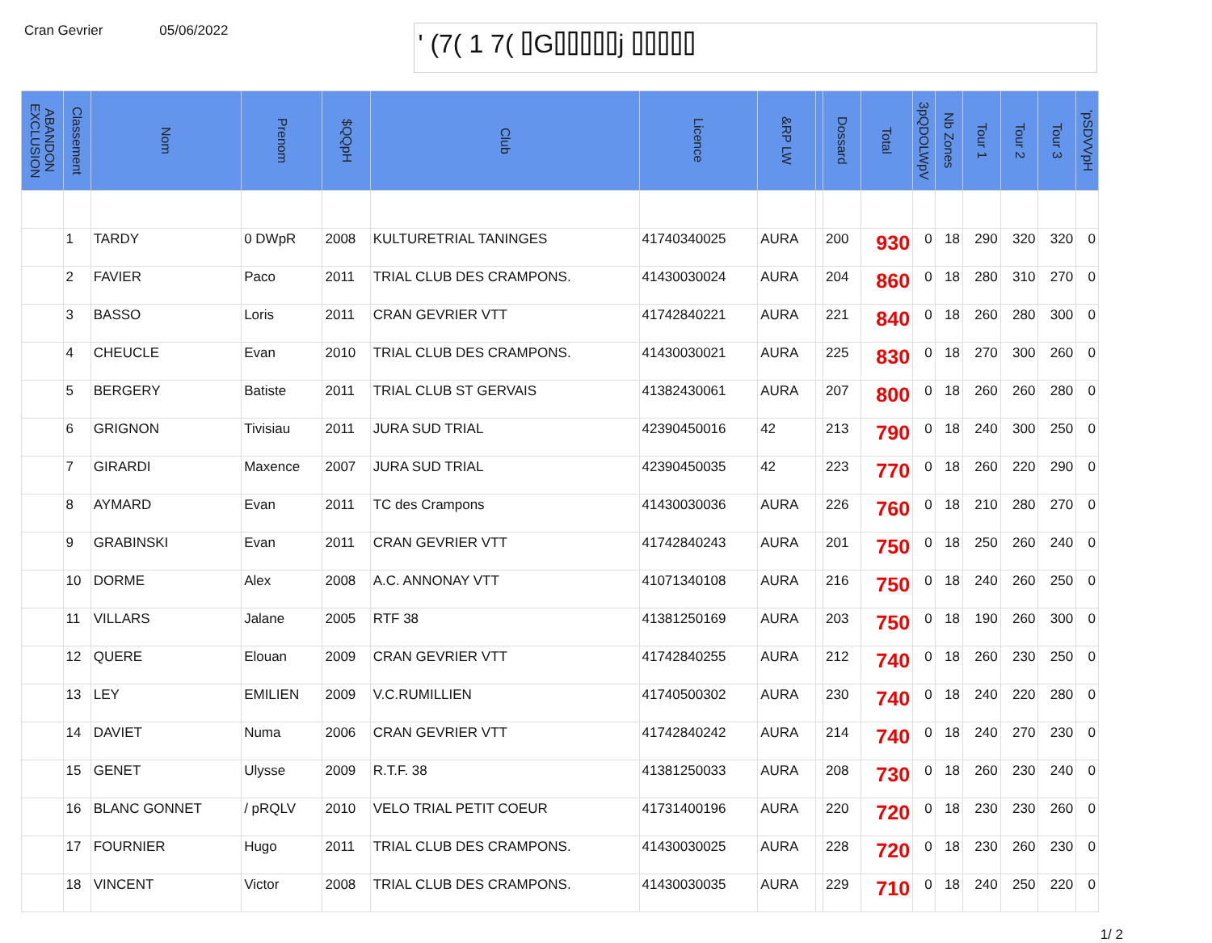Cran Gevrier 05/06/2022
' (7( 1 7( ⌷G⌷⌷⌷⌷⌷j ⌷⌷⌷⌷⌷
| ABANDON EXCLUSION | Classement | Nom | Prenom | $QQpH | Club | Licence | &RP LW | | Dossard | Total | 3pQDOLWpV | Nb Zones | Tour 1 | Tour 2 | Tour 3 | 'pSDVVpH |
| --- | --- | --- | --- | --- | --- | --- | --- | --- | --- | --- | --- | --- | --- | --- | --- | --- |
| | 1 | TARDY | 0 DWpR | 2008 | KULTURETRIAL TANINGES | 41740340025 | AURA | | 200 | 930 | 0 | 18 | 290 | 320 | 320 | 0 |
| | 2 | FAVIER | Paco | 2011 | TRIAL CLUB DES CRAMPONS. | 41430030024 | AURA | | 204 | 860 | 0 | 18 | 280 | 310 | 270 | 0 |
| | 3 | BASSO | Loris | 2011 | CRAN GEVRIER VTT | 41742840221 | AURA | | 221 | 840 | 0 | 18 | 260 | 280 | 300 | 0 |
| | 4 | CHEUCLE | Evan | 2010 | TRIAL CLUB DES CRAMPONS. | 41430030021 | AURA | | 225 | 830 | 0 | 18 | 270 | 300 | 260 | 0 |
| | 5 | BERGERY | Batiste | 2011 | TRIAL CLUB ST GERVAIS | 41382430061 | AURA | | 207 | 800 | 0 | 18 | 260 | 260 | 280 | 0 |
| | 6 | GRIGNON | Tivisiau | 2011 | JURA SUD TRIAL | 42390450016 | 42 | | 213 | 790 | 0 | 18 | 240 | 300 | 250 | 0 |
| | 7 | GIRARDI | Maxence | 2007 | JURA SUD TRIAL | 42390450035 | 42 | | 223 | 770 | 0 | 18 | 260 | 220 | 290 | 0 |
| | 8 | AYMARD | Evan | 2011 | TC des Crampons | 41430030036 | AURA | | 226 | 760 | 0 | 18 | 210 | 280 | 270 | 0 |
| | 9 | GRABINSKI | Evan | 2011 | CRAN GEVRIER VTT | 41742840243 | AURA | | 201 | 750 | 0 | 18 | 250 | 260 | 240 | 0 |
| | 10 | DORME | Alex | 2008 | A.C. ANNONAY VTT | 41071340108 | AURA | | 216 | 750 | 0 | 18 | 240 | 260 | 250 | 0 |
| | 11 | VILLARS | Jalane | 2005 | RTF 38 | 41381250169 | AURA | | 203 | 750 | 0 | 18 | 190 | 260 | 300 | 0 |
| | 12 | QUERE | Elouan | 2009 | CRAN GEVRIER VTT | 41742840255 | AURA | | 212 | 740 | 0 | 18 | 260 | 230 | 250 | 0 |
| | 13 | LEY | EMILIEN | 2009 | V.C.RUMILLIEN | 41740500302 | AURA | | 230 | 740 | 0 | 18 | 240 | 220 | 280 | 0 |
| | 14 | DAVIET | Numa | 2006 | CRAN GEVRIER VTT | 41742840242 | AURA | | 214 | 740 | 0 | 18 | 240 | 270 | 230 | 0 |
| | 15 | GENET | Ulysse | 2009 | R.T.F. 38 | 41381250033 | AURA | | 208 | 730 | 0 | 18 | 260 | 230 | 240 | 0 |
| | 16 | BLANC GONNET | / pRQLV | 2010 | VELO TRIAL PETIT COEUR | 41731400196 | AURA | | 220 | 720 | 0 | 18 | 230 | 230 | 260 | 0 |
| | 17 | FOURNIER | Hugo | 2011 | TRIAL CLUB DES CRAMPONS. | 41430030025 | AURA | | 228 | 720 | 0 | 18 | 230 | 260 | 230 | 0 |
| | 18 | VINCENT | Victor | 2008 | TRIAL CLUB DES CRAMPONS. | 41430030035 | AURA | | 229 | 710 | 0 | 18 | 240 | 250 | 220 | 0 |
1/ 2